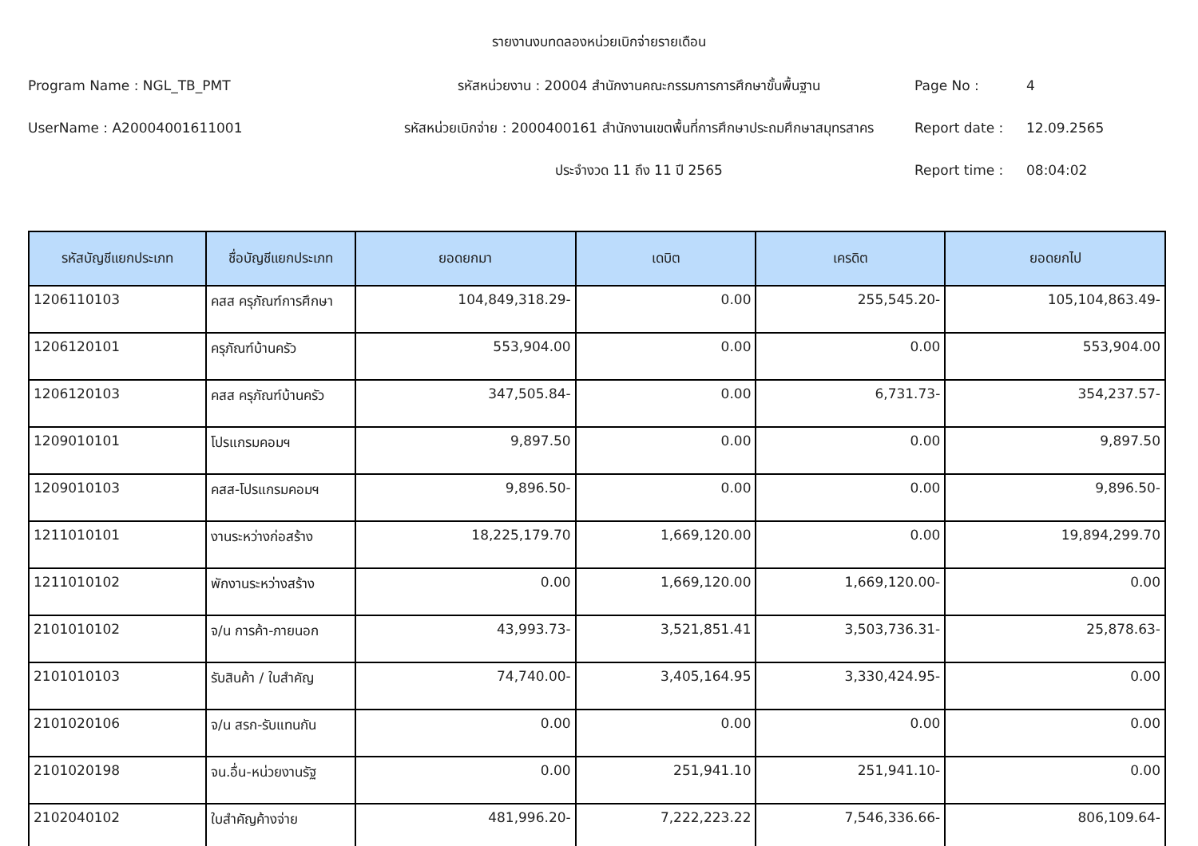รายงานงบทดลองหน่วยเบิกจ่ายรายเดือน
Program Name : NGL_TB_PMT
รหัสหน่วยงาน : 20004 สำนักงานคณะกรรมการการศึกษาขั้นพื้นฐาน
Page No :
4
UserName : A20004001611001
รหัสหน่วยเบิกจ่าย : 2000400161 สำนักงานเขตพื้นที่การศึกษาประถมศึกษาสมุทรสาคร
Report date :
12.09.2565
ประจำงวด 11 ถึง 11 ปี 2565
Report time :
08:04:02
| รหัสบัญชีแยกประเภท | ชื่อบัญชีแยกประเภท | ยอดยกมา | เดบิต | เครดิต | ยอดยกไป |
| --- | --- | --- | --- | --- | --- |
| 1206110103 | คสส ครุภัณฑ์การศึกษา | 104,849,318.29- | 0.00 | 255,545.20- | 105,104,863.49- |
| 1206120101 | ครุภัณฑ์บ้านครัว | 553,904.00 | 0.00 | 0.00 | 553,904.00 |
| 1206120103 | คสส ครุภัณฑ์บ้านครัว | 347,505.84- | 0.00 | 6,731.73- | 354,237.57- |
| 1209010101 | โปรแกรมคอมฯ | 9,897.50 | 0.00 | 0.00 | 9,897.50 |
| 1209010103 | คสส-โปรแกรมคอมฯ | 9,896.50- | 0.00 | 0.00 | 9,896.50- |
| 1211010101 | งานระหว่างก่อสร้าง | 18,225,179.70 | 1,669,120.00 | 0.00 | 19,894,299.70 |
| 1211010102 | พักงานระหว่างสร้าง | 0.00 | 1,669,120.00 | 1,669,120.00- | 0.00 |
| 2101010102 | จ/น การค้า-ภายนอก | 43,993.73- | 3,521,851.41 | 3,503,736.31- | 25,878.63- |
| 2101010103 | รับสินค้า / ใบสำคัญ | 74,740.00- | 3,405,164.95 | 3,330,424.95- | 0.00 |
| 2101020106 | จ/น สรก-รับแทนกัน | 0.00 | 0.00 | 0.00 | 0.00 |
| 2101020198 | จน.อื่น-หน่วยงานรัฐ | 0.00 | 251,941.10 | 251,941.10- | 0.00 |
| 2102040102 | ใบสำคัญค้างจ่าย | 481,996.20- | 7,222,223.22 | 7,546,336.66- | 806,109.64- |